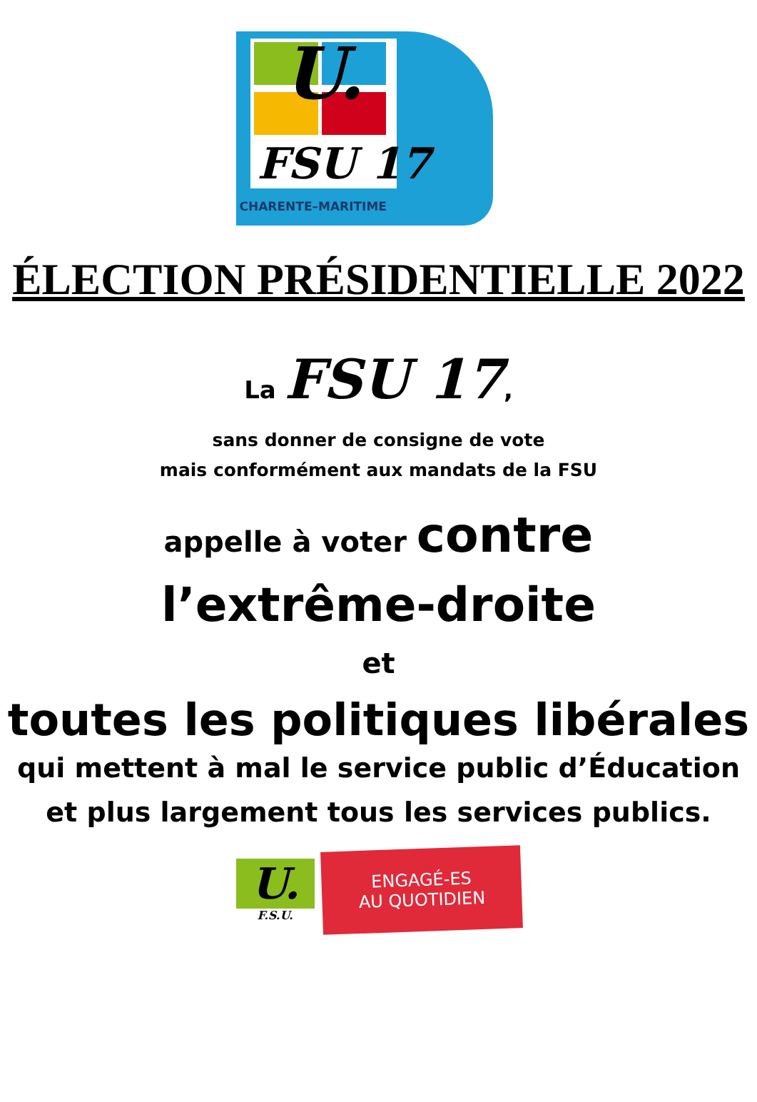U.
FSU 17
CHARENTE–MARITIME
ÉLECTION PRÉSIDENTIELLE 2022
La FSU 17,
sans donner de consigne de vote
mais conformément aux mandats de la FSU
appelle à voter contre
l’extrême-droite
et
toutes les politiques libérales
qui mettent à mal le service public d’Éducation
et plus largement tous les services publics.
U.
F.S.U.
ENGAGÉ-ES
AU QUOTIDIEN